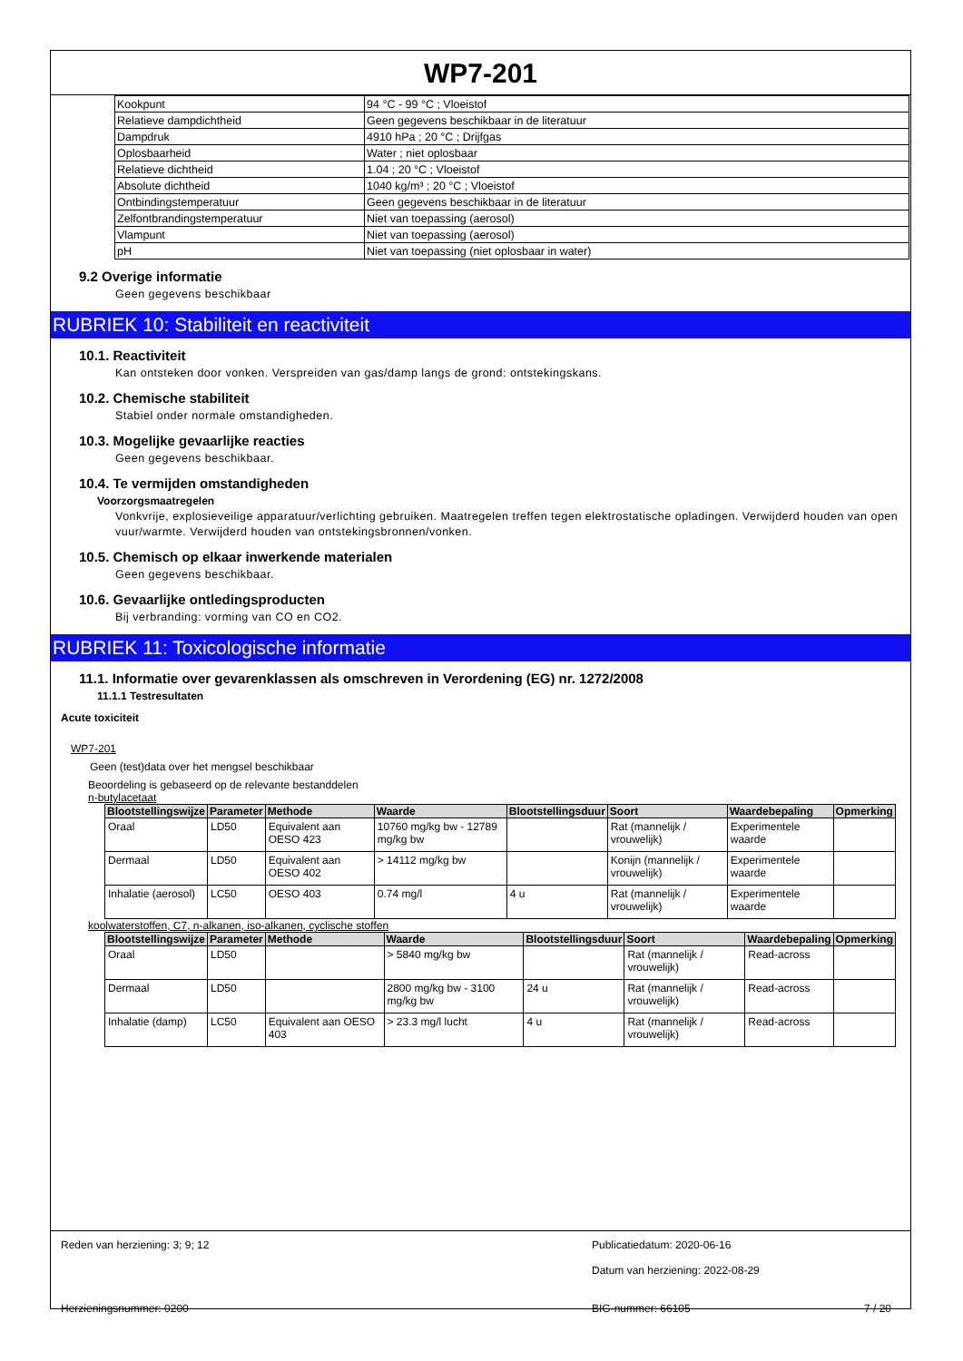WP7-201
| Kookpunt | 94 °C - 99 °C ; Vloeistof |
| Relatieve dampdichtheid | Geen gegevens beschikbaar in de literatuur |
| Dampdruk | 4910 hPa ; 20 °C ; Drijfgas |
| Oplosbaarheid | Water ; niet oplosbaar |
| Relatieve dichtheid | 1.04 ; 20 °C ; Vloeistof |
| Absolute dichtheid | 1040 kg/m³ ; 20 °C ; Vloeistof |
| Ontbindingstemperatuur | Geen gegevens beschikbaar in de literatuur |
| Zelfontbrandingstemperatuur | Niet van toepassing (aerosol) |
| Vlampunt | Niet van toepassing (aerosol) |
| pH | Niet van toepassing (niet oplosbaar in water) |
9.2 Overige informatie
Geen gegevens beschikbaar
RUBRIEK 10: Stabiliteit en reactiviteit
10.1. Reactiviteit
Kan ontsteken door vonken. Verspreiden van gas/damp langs de grond: ontstekingskans.
10.2. Chemische stabiliteit
Stabiel onder normale omstandigheden.
10.3. Mogelijke gevaarlijke reacties
Geen gegevens beschikbaar.
10.4. Te vermijden omstandigheden
Voorzorgsmaatregelen
Vonkvrije, explosieveilige apparatuur/verlichting gebruiken. Maatregelen treffen tegen elektrostatische opladingen. Verwijderd houden van open vuur/warmte. Verwijderd houden van ontstekingsbronnen/vonken.
10.5. Chemisch op elkaar inwerkende materialen
Geen gegevens beschikbaar.
10.6. Gevaarlijke ontledingsproducten
Bij verbranding: vorming van CO en CO2.
RUBRIEK 11: Toxicologische informatie
11.1. Informatie over gevarenklassen als omschreven in Verordening (EG) nr. 1272/2008
11.1.1 Testresultaten
Acute toxiciteit
WP7-201
Geen (test)data over het mengsel beschikbaar
Beoordeling is gebaseerd op de relevante bestanddelen
n-butylacetaat
| Blootstellingswijze | Parameter | Methode | Waarde | Blootstellingsduur | Soort | Waardebepaling | Opmerking |
| --- | --- | --- | --- | --- | --- | --- | --- |
| Oraal | LD50 | Equivalent aan OESO 423 | 10760 mg/kg bw - 12789 mg/kg bw | | Rat (mannelijk / vrouwelijk) | Experimentele waarde | |
| Dermaal | LD50 | Equivalent aan OESO 402 | > 14112 mg/kg bw | | Konijn (mannelijk / vrouwelijk) | Experimentele waarde | |
| Inhalatie (aerosol) | LC50 | OESO 403 | 0.74 mg/l | 4 u | Rat (mannelijk / vrouwelijk) | Experimentele waarde | |
koolwaterstoffen, C7, n-alkanen, iso-alkanen, cyclische stoffen
| Blootstellingswijze | Parameter | Methode | Waarde | Blootstellingsduur | Soort | Waardebepaling | Opmerking |
| --- | --- | --- | --- | --- | --- | --- | --- |
| Oraal | LD50 | | > 5840 mg/kg bw | | Rat (mannelijk / vrouwelijk) | Read-across | |
| Dermaal | LD50 | | 2800 mg/kg bw - 3100 mg/kg bw | 24 u | Rat (mannelijk / vrouwelijk) | Read-across | |
| Inhalatie (damp) | LC50 | Equivalent aan OESO 403 | > 23.3 mg/l lucht | 4 u | Rat (mannelijk / vrouwelijk) | Read-across | |
Reden van herziening: 3; 9; 12 Publicatiedatum: 2020-06-16
Datum van herziening: 2022-08-29
Herzieningsnummer: 0200 BIG-nummer: 66105 7 / 20